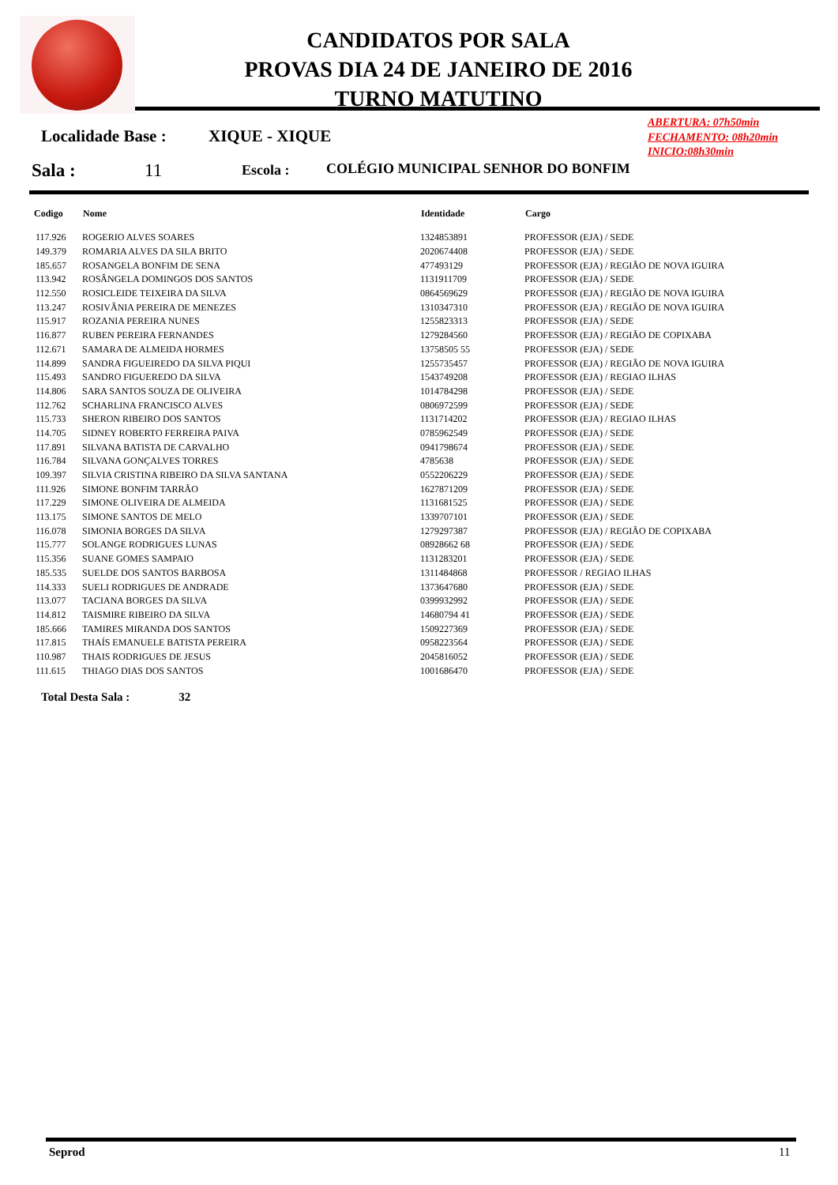CANDIDATOS POR SALA
PROVAS DIA 24 DE JANEIRO DE 2016
TURNO MATUTINO
ABERTURA: 07h50min
FECHAMENTO: 08h20min
INICIO:08h30min
Localidade Base : XIQUE - XIQUE
Sala : 11 Escola :
COLÉGIO MUNICIPAL SENHOR DO BONFIM
| Codigo | Nome | Identidade | Cargo |
| --- | --- | --- | --- |
| 117.926 | ROGERIO ALVES SOARES | 1324853891 | PROFESSOR (EJA) / SEDE |
| 149.379 | ROMARIA ALVES DA SILA BRITO | 2020674408 | PROFESSOR (EJA) / SEDE |
| 185.657 | ROSANGELA BONFIM DE SENA | 477493129 | PROFESSOR (EJA) / REGIÃO DE NOVA IGUIRA |
| 113.942 | ROSÂNGELA DOMINGOS DOS SANTOS | 1131911709 | PROFESSOR (EJA) / SEDE |
| 112.550 | ROSICLEIDE TEIXEIRA DA SILVA | 0864569629 | PROFESSOR (EJA) / REGIÃO DE NOVA IGUIRA |
| 113.247 | ROSIVÂNIA PEREIRA DE MENEZES | 1310347310 | PROFESSOR (EJA) / REGIÃO DE NOVA IGUIRA |
| 115.917 | ROZANIA PEREIRA NUNES | 1255823313 | PROFESSOR (EJA) / SEDE |
| 116.877 | RUBEN PEREIRA FERNANDES | 1279284560 | PROFESSOR (EJA) / REGIÃO DE COPIXABA |
| 112.671 | SAMARA DE ALMEIDA HORMES | 13758505 55 | PROFESSOR (EJA) / SEDE |
| 114.899 | SANDRA FIGUEIREDO DA SILVA PIQUI | 1255735457 | PROFESSOR (EJA) / REGIÃO DE NOVA IGUIRA |
| 115.493 | SANDRO FIGUEREDO DA SILVA | 1543749208 | PROFESSOR (EJA) / REGIAO ILHAS |
| 114.806 | SARA SANTOS SOUZA DE OLIVEIRA | 1014784298 | PROFESSOR (EJA) / SEDE |
| 112.762 | SCHARLINA FRANCISCO ALVES | 0806972599 | PROFESSOR (EJA) / SEDE |
| 115.733 | SHERON RIBEIRO DOS SANTOS | 1131714202 | PROFESSOR (EJA) / REGIAO ILHAS |
| 114.705 | SIDNEY ROBERTO FERREIRA PAIVA | 0785962549 | PROFESSOR (EJA) / SEDE |
| 117.891 | SILVANA BATISTA DE CARVALHO | 0941798674 | PROFESSOR (EJA) / SEDE |
| 116.784 | SILVANA GONÇALVES TORRES | 4785638 | PROFESSOR (EJA) / SEDE |
| 109.397 | SILVIA CRISTINA RIBEIRO DA SILVA SANTANA | 0552206229 | PROFESSOR (EJA) / SEDE |
| 111.926 | SIMONE BONFIM TARRÃO | 1627871209 | PROFESSOR (EJA) / SEDE |
| 117.229 | SIMONE OLIVEIRA DE ALMEIDA | 1131681525 | PROFESSOR (EJA) / SEDE |
| 113.175 | SIMONE SANTOS DE MELO | 1339707101 | PROFESSOR (EJA) / SEDE |
| 116.078 | SIMONIA BORGES DA SILVA | 1279297387 | PROFESSOR (EJA) / REGIÃO DE COPIXABA |
| 115.777 | SOLANGE RODRIGUES LUNAS | 08928662 68 | PROFESSOR (EJA) / SEDE |
| 115.356 | SUANE GOMES SAMPAIO | 1131283201 | PROFESSOR (EJA) / SEDE |
| 185.535 | SUELDE DOS SANTOS BARBOSA | 1311484868 | PROFESSOR / REGIAO ILHAS |
| 114.333 | SUELI RODRIGUES DE ANDRADE | 1373647680 | PROFESSOR (EJA) / SEDE |
| 113.077 | TACIANA BORGES DA SILVA | 0399932992 | PROFESSOR (EJA) / SEDE |
| 114.812 | TAISMIRE RIBEIRO DA SILVA | 14680794 41 | PROFESSOR (EJA) / SEDE |
| 185.666 | TAMIRES MIRANDA DOS SANTOS | 1509227369 | PROFESSOR (EJA) / SEDE |
| 117.815 | THAÍS EMANUELE BATISTA PEREIRA | 0958223564 | PROFESSOR (EJA) / SEDE |
| 110.987 | THAIS RODRIGUES DE JESUS | 2045816052 | PROFESSOR (EJA) / SEDE |
| 111.615 | THIAGO DIAS DOS SANTOS | 1001686470 | PROFESSOR (EJA) / SEDE |
Total Desta Sala : 32
Seprod 11